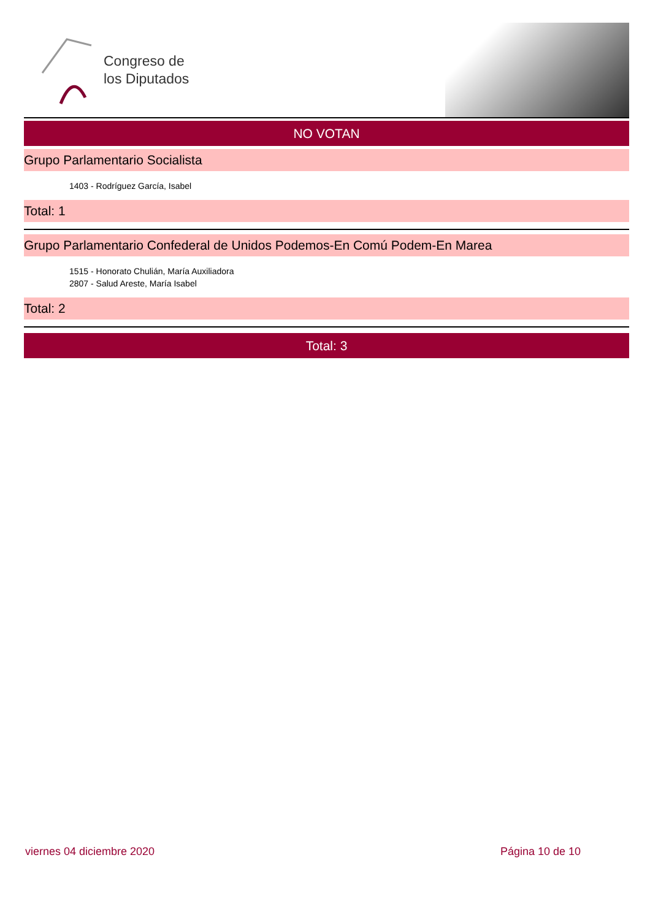Congreso de
los Diputados
NO VOTAN
Grupo Parlamentario Socialista
1403 - Rodríguez García, Isabel
Total: 1
Grupo Parlamentario Confederal de Unidos Podemos-En Comú Podem-En Marea
1515 - Honorato Chulián, María Auxiliadora
2807 - Salud Areste, María Isabel
Total: 2
Total: 3
viernes 04 diciembre 2020 Página 10 de 10